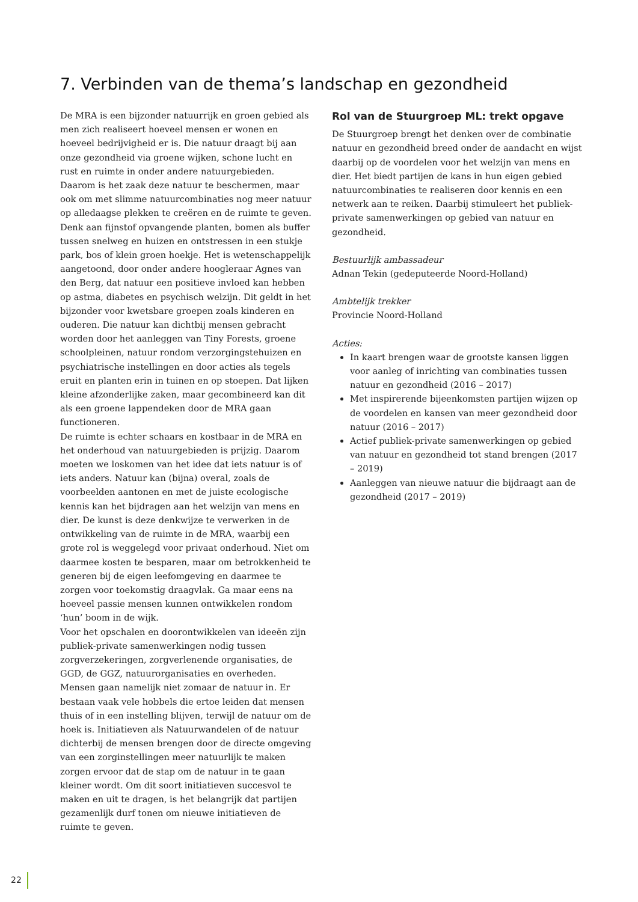7. Verbinden van de thema’s landschap en gezondheid
De MRA is een bijzonder natuurrijk en groen gebied als men zich realiseert hoeveel mensen er wonen en hoeveel bedrijvigheid er is. Die natuur draagt bij aan onze gezondheid via groene wijken, schone lucht en rust en ruimte in onder andere natuurgebieden. Daarom is het zaak deze natuur te beschermen, maar ook om met slimme natuurcombinaties nog meer natuur op alledaagse plekken te creëren en de ruimte te geven. Denk aan fijnstof opvangende planten, bomen als buffer tussen snelweg en huizen en ontstressen in een stukje park, bos of klein groen hoekje. Het is wetenschappelijk aangetoond, door onder andere hoogleraar Agnes van den Berg, dat natuur een positieve invloed kan hebben op astma, diabetes en psychisch welzijn. Dit geldt in het bijzonder voor kwetsbare groepen zoals kinderen en ouderen. Die natuur kan dichtbij mensen gebracht worden door het aanleggen van Tiny Forests, groene schoolpleinen, natuur rondom verzorgingstehuizen en psychiatrische instellingen en door acties als tegels eruit en planten erin in tuinen en op stoepen. Dat lijken kleine afzonderlijke zaken, maar gecombineerd kan dit als een groene lappendeken door de MRA gaan functioneren.
De ruimte is echter schaars en kostbaar in de MRA en het onderhoud van natuurgebieden is prijzig. Daarom moeten we loskomen van het idee dat iets natuur is of iets anders. Natuur kan (bijna) overal, zoals de voorbeelden aantonen en met de juiste ecologische kennis kan het bijdragen aan het welzijn van mens en dier. De kunst is deze denkwijze te verwerken in de ontwikkeling van de ruimte in de MRA, waarbij een grote rol is weggelegd voor privaat onderhoud. Niet om daarmee kosten te besparen, maar om betrokkenheid te generen bij de eigen leefomgeving en daarmee te zorgen voor toekomstig draagvlak. Ga maar eens na hoeveel passie mensen kunnen ontwikkelen rondom ‘hun’ boom in de wijk.
Voor het opschalen en doorontwikkelen van ideeën zijn publiek-private samenwerkingen nodig tussen zorgverzekeringen, zorgverlenende organisaties, de GGD, de GGZ, natuurorganisaties en overheden. Mensen gaan namelijk niet zomaar de natuur in. Er bestaan vaak vele hobbels die ertoe leiden dat mensen thuis of in een instelling blijven, terwijl de natuur om de hoek is. Initiatieven als Natuurwandelen of de natuur dichterbij de mensen brengen door de directe omgeving van een zorginstellingen meer natuurlijk te maken zorgen ervoor dat de stap om de natuur in te gaan kleiner wordt. Om dit soort initiatieven succesvol te maken en uit te dragen, is het belangrijk dat partijen gezamenlijk durf tonen om nieuwe initiatieven de ruimte te geven.
Rol van de Stuurgroep ML: trekt opgave
De Stuurgroep brengt het denken over de combinatie natuur en gezondheid breed onder de aandacht en wijst daarbij op de voordelen voor het welzijn van mens en dier. Het biedt partijen de kans in hun eigen gebied natuurcombinaties te realiseren door kennis en een netwerk aan te reiken. Daarbij stimuleert het publiek-private samenwerkingen op gebied van natuur en gezondheid.
Bestuurlijk ambassadeur
Adnan Tekin (gedeputeerde Noord-Holland)
Ambtelijk trekker
Provincie Noord-Holland
Acties:
In kaart brengen waar de grootste kansen liggen voor aanleg of inrichting van combinaties tussen natuur en gezondheid (2016 – 2017)
Met inspirerende bijeenkomsten partijen wijzen op de voordelen en kansen van meer gezondheid door natuur (2016 – 2017)
Actief publiek-private samenwerkingen op gebied van natuur en gezondheid tot stand brengen (2017 – 2019)
Aanleggen van nieuwe natuur die bijdraagt aan de gezondheid (2017 – 2019)
22